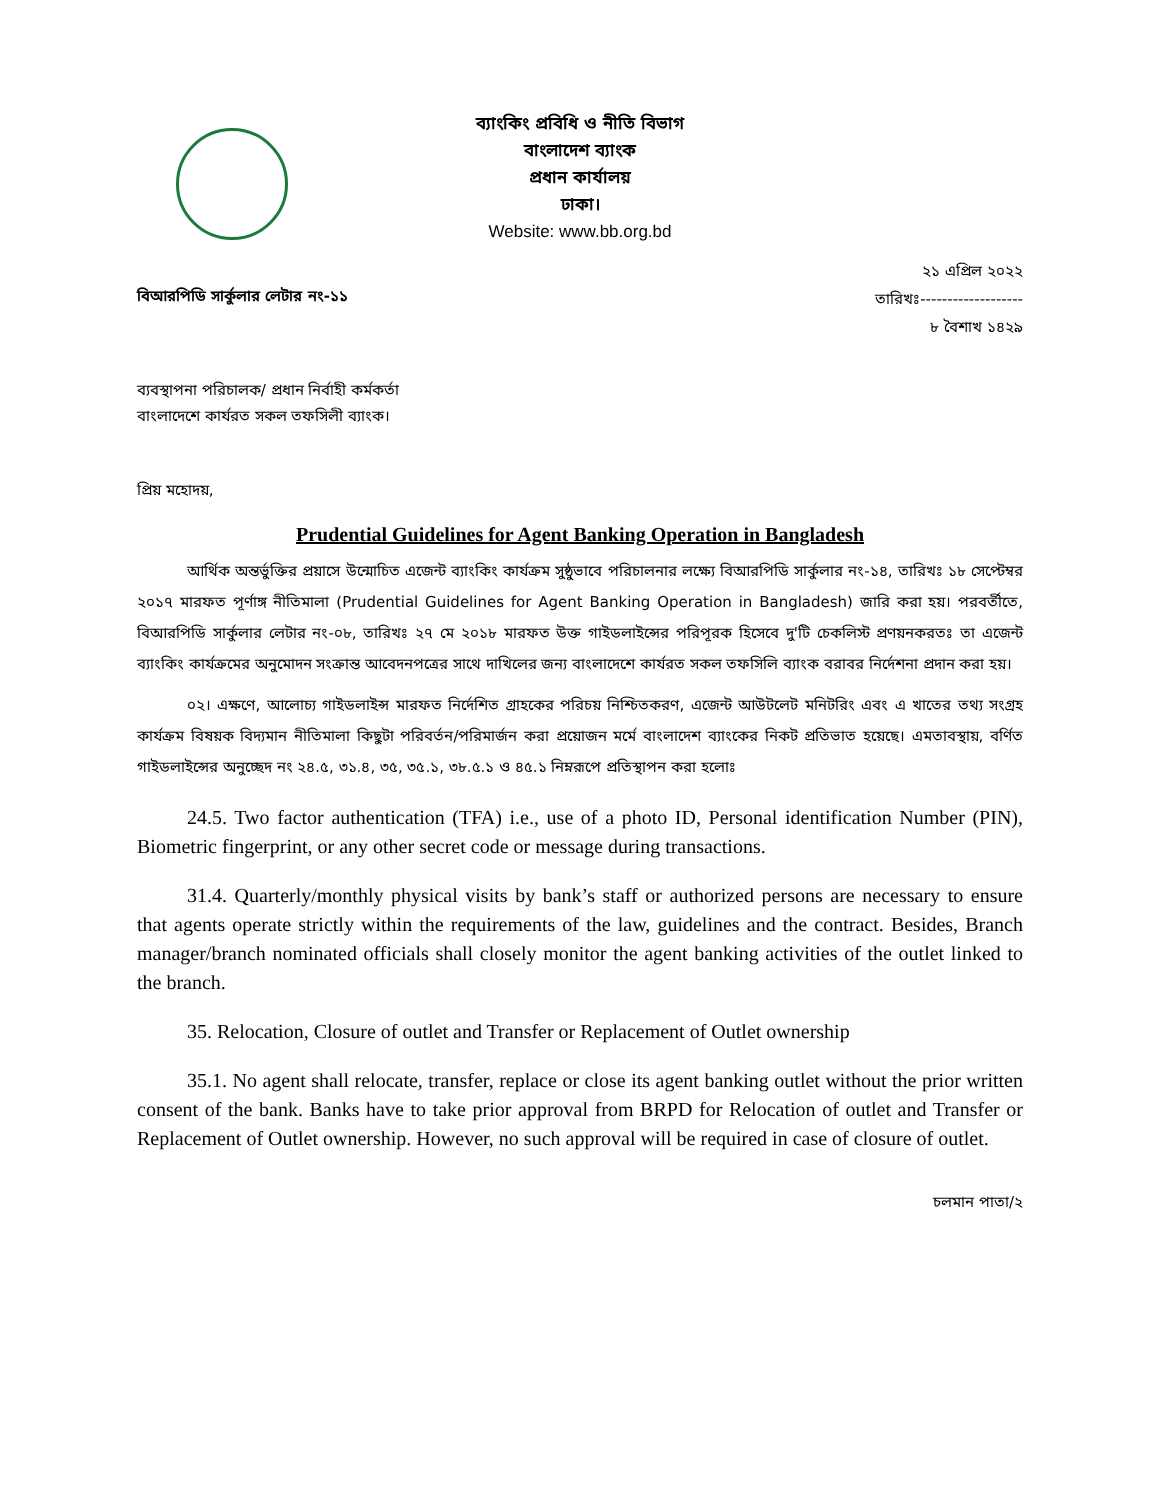ব্যাংকিং প্রবিধি ও নীতি বিভাগ
বাংলাদেশ ব্যাংক
প্রধান কার্যালয়
ঢাকা।
Website: www.bb.org.bd
বিআরপিডি সার্কুলার লেটার নং-১১
২১ এপ্রিল ২০২২
তারিখঃ-------------------
৮ বৈশাখ ১৪২৯
ব্যবস্থাপনা পরিচালক/ প্রধান নির্বাহী কর্মকর্তা
বাংলাদেশে কার্যরত সকল তফসিলী ব্যাংক।
প্রিয় মহোদয়,
Prudential Guidelines for Agent Banking Operation in Bangladesh
আর্থিক অন্তর্ভুক্তির প্রয়াসে উন্মোচিত এজেন্ট ব্যাংকিং কার্যক্রম সুষ্ঠুভাবে পরিচালনার লক্ষ্যে বিআরপিডি সার্কুলার নং-১৪, তারিখঃ ১৮ সেপ্টেম্বর ২০১৭ মারফত পূর্ণাঙ্গ নীতিমালা (Prudential Guidelines for Agent Banking Operation in Bangladesh) জারি করা হয়। পরবর্তীতে, বিআরপিডি সার্কুলার লেটার নং-০৮, তারিখঃ ২৭ মে ২০১৮ মারফত উক্ত গাইডলাইন্সের পরিপূরক হিসেবে দু'টি চেকলিস্ট প্রণয়নকরতঃ তা এজেন্ট ব্যাংকিং কার্যক্রমের অনুমোদন সংক্রান্ত আবেদনপত্রের সাথে দাখিলের জন্য বাংলাদেশে কার্যরত সকল তফসিলি ব্যাংক বরাবর নির্দেশনা প্রদান করা হয়।
০২। এক্ষণে, আলোচ্য গাইডলাইন্স মারফত নির্দেশিত গ্রাহকের পরিচয় নিশ্চিতকরণ, এজেন্ট আউটলেট মনিটরিং এবং এ খাতের তথ্য সংগ্রহ কার্যক্রম বিষয়ক বিদ্যমান নীতিমালা কিছুটা পরিবর্তন/পরিমার্জন করা প্রয়োজন মর্মে বাংলাদেশ ব্যাংকের নিকট প্রতিভাত হয়েছে। এমতাবস্থায়, বর্ণিত গাইডলাইন্সের অনুচ্ছেদ নং ২৪.৫, ৩১.৪, ৩৫, ৩৫.১, ৩৮.৫.১ ও ৪৫.১ নিম্নরূপে প্রতিস্থাপন করা হলোঃ
24.5. Two factor authentication (TFA) i.e., use of a photo ID, Personal identification Number (PIN), Biometric fingerprint, or any other secret code or message during transactions.
31.4. Quarterly/monthly physical visits by bank’s staff or authorized persons are necessary to ensure that agents operate strictly within the requirements of the law, guidelines and the contract. Besides, Branch manager/branch nominated officials shall closely monitor the agent banking activities of the outlet linked to the branch.
35. Relocation, Closure of outlet and Transfer or Replacement of Outlet ownership
35.1. No agent shall relocate, transfer, replace or close its agent banking outlet without the prior written consent of the bank. Banks have to take prior approval from BRPD for Relocation of outlet and Transfer or Replacement of Outlet ownership. However, no such approval will be required in case of closure of outlet.
চলমান পাতা/২